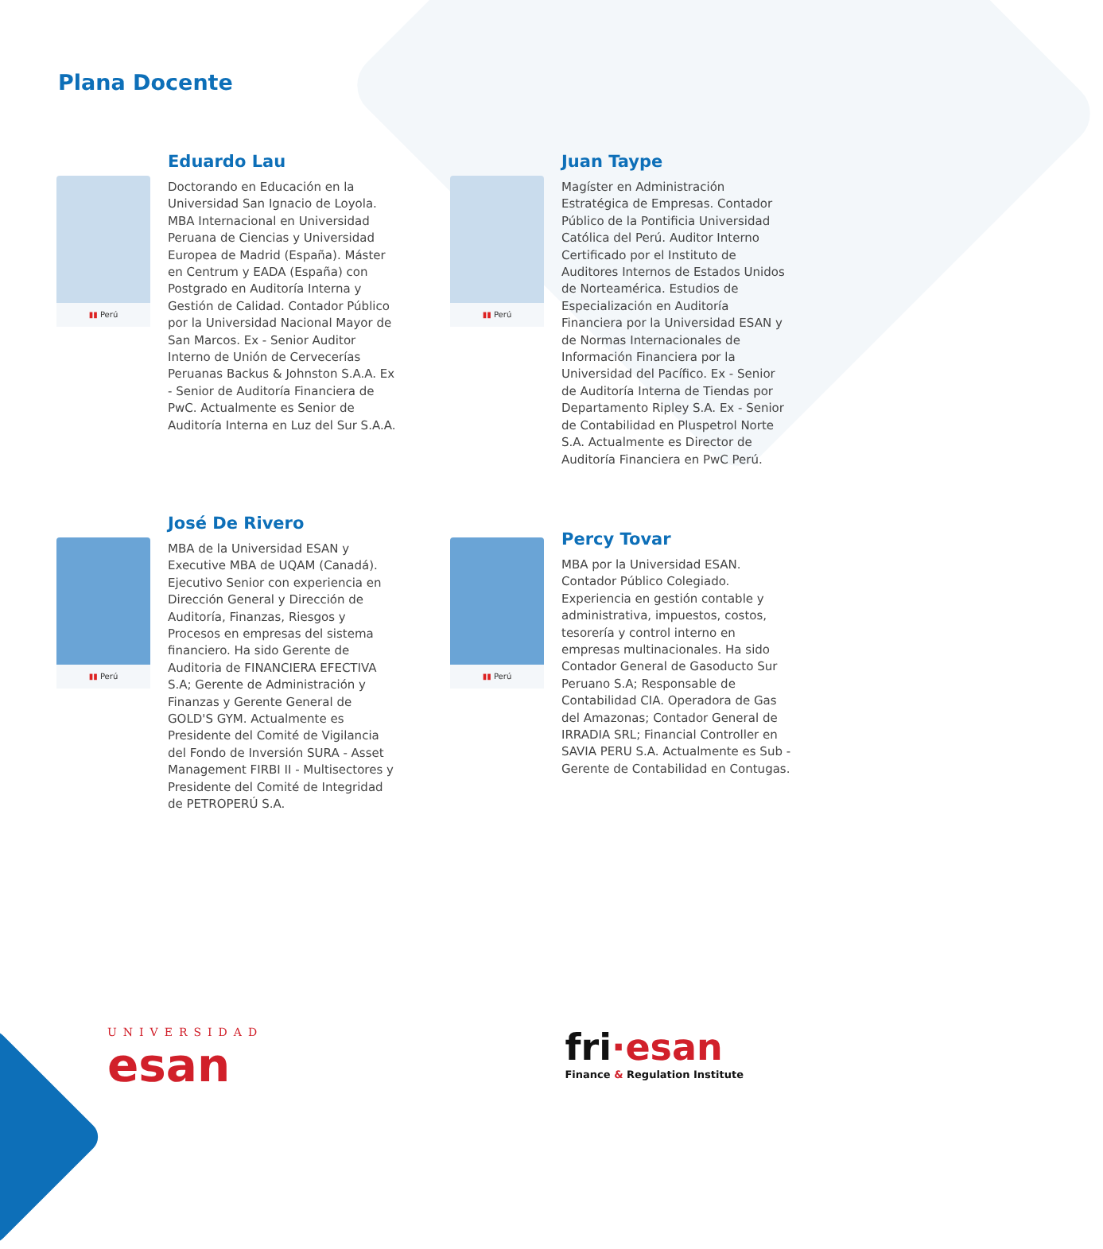Plana Docente
▮▮ Perú
Eduardo Lau
Doctorando en Educación en la Universidad San Ignacio de Loyola. MBA Internacional en Universidad Peruana de Ciencias y Universidad Europea de Madrid (España). Máster en Centrum y EADA (España) con Postgrado en Auditoría Interna y Gestión de Calidad. Contador Público por la Universidad Nacional Mayor de San Marcos. Ex - Senior Auditor Interno de Unión de Cervecerías Peruanas Backus & Johnston S.A.A. Ex - Senior de Auditoría Financiera de PwC. Actualmente es Senior de Auditoría Interna en Luz del Sur S.A.A.
▮▮ Perú
Juan Taype
Magíster en Administración Estratégica de Empresas. Contador Público de la Pontificia Universidad Católica del Perú. Auditor Interno Certificado por el Instituto de Auditores Internos de Estados Unidos de Norteamérica. Estudios de Especialización en Auditoría Financiera por la Universidad ESAN y de Normas Internacionales de Información Financiera por la Universidad del Pacífico. Ex - Senior de Auditoría Interna de Tiendas por Departamento Ripley S.A. Ex - Senior de Contabilidad en Pluspetrol Norte S.A. Actualmente es Director de Auditoría Financiera en PwC Perú.
▮▮ Perú
José De Rivero
MBA de la Universidad ESAN y Executive MBA de UQAM (Canadá). Ejecutivo Senior con experiencia en Dirección General y Dirección de Auditoría, Finanzas, Riesgos y Procesos en empresas del sistema financiero. Ha sido Gerente de Auditoria de FINANCIERA EFECTIVA S.A; Gerente de Administración y Finanzas y Gerente General de GOLD'S GYM. Actualmente es Presidente del Comité de Vigilancia del Fondo de Inversión SURA - Asset Management FIRBI II - Multisectores y Presidente del Comité de Integridad de PETROPERÚ S.A.
▮▮ Perú
Percy Tovar
MBA por la Universidad ESAN. Contador Público Colegiado. Experiencia en gestión contable y administrativa, impuestos, costos, tesorería y control interno en empresas multinacionales. Ha sido Contador General de Gasoducto Sur Peruano S.A; Responsable de Contabilidad CIA. Operadora de Gas del Amazonas; Contador General de IRRADIA SRL; Financial Controller en SAVIA PERU S.A. Actualmente es Sub - Gerente de Contabilidad en Contugas.
UNIVERSIDAD
esan
fri·esan
Finance & Regulation Institute